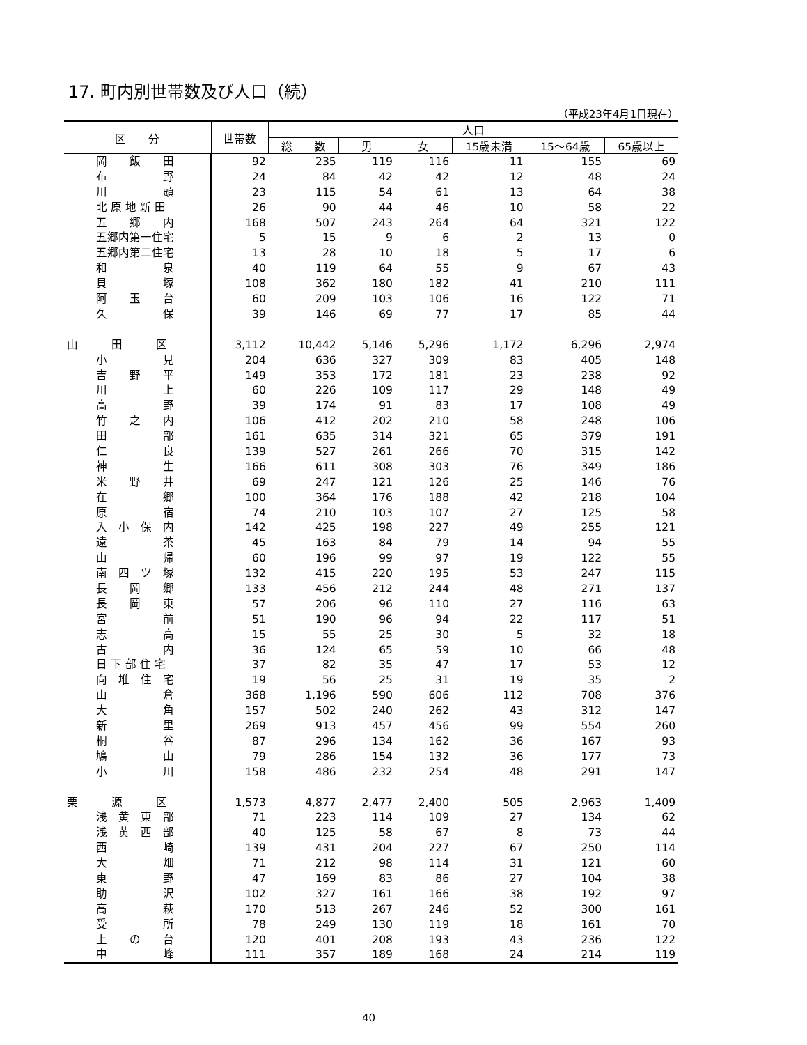17. 町内別世帯数及び人口（続）
（平成23年4月1日現在）
| 区 分 | 世帯数 | 人口 | | | | | |
| --- | --- | --- | --- | --- | --- | --- | --- |
| | | 総 数 | 男 | 女 | 15歳未満 | 15～64歳 | 65歳以上 |
| 岡 飯 田 | 92 | 235 | 119 | 116 | 11 | 155 | 69 |
| 布 野 | 24 | 84 | 42 | 42 | 12 | 48 | 24 |
| 川 頭 | 23 | 115 | 54 | 61 | 13 | 64 | 38 |
| 北 原 地 新 田 | 26 | 90 | 44 | 46 | 10 | 58 | 22 |
| 五 郷 内 | 168 | 507 | 243 | 264 | 64 | 321 | 122 |
| 五郷内第一住宅 | 5 | 15 | 9 | 6 | 2 | 13 | 0 |
| 五郷内第二住宅 | 13 | 28 | 10 | 18 | 5 | 17 | 6 |
| 和 泉 | 40 | 119 | 64 | 55 | 9 | 67 | 43 |
| 貝 塚 | 108 | 362 | 180 | 182 | 41 | 210 | 111 |
| 阿 玉 台 | 60 | 209 | 103 | 106 | 16 | 122 | 71 |
| 久 保 | 39 | 146 | 69 | 77 | 17 | 85 | 44 |
| 山 田 区 | 3,112 | 10,442 | 5,146 | 5,296 | 1,172 | 6,296 | 2,974 |
| 小 見 | 204 | 636 | 327 | 309 | 83 | 405 | 148 |
| 吉 野 平 | 149 | 353 | 172 | 181 | 23 | 238 | 92 |
| 川 上 | 60 | 226 | 109 | 117 | 29 | 148 | 49 |
| 高 野 | 39 | 174 | 91 | 83 | 17 | 108 | 49 |
| 竹 之 内 | 106 | 412 | 202 | 210 | 58 | 248 | 106 |
| 田 部 | 161 | 635 | 314 | 321 | 65 | 379 | 191 |
| 仁 良 | 139 | 527 | 261 | 266 | 70 | 315 | 142 |
| 神 生 | 166 | 611 | 308 | 303 | 76 | 349 | 186 |
| 米 野 井 | 69 | 247 | 121 | 126 | 25 | 146 | 76 |
| 在 郷 | 100 | 364 | 176 | 188 | 42 | 218 | 104 |
| 原 宿 | 74 | 210 | 103 | 107 | 27 | 125 | 58 |
| 入 小 保 内 | 142 | 425 | 198 | 227 | 49 | 255 | 121 |
| 遠 茶 | 45 | 163 | 84 | 79 | 14 | 94 | 55 |
| 山 帰 | 60 | 196 | 99 | 97 | 19 | 122 | 55 |
| 南 四 ツ 塚 | 132 | 415 | 220 | 195 | 53 | 247 | 115 |
| 長 岡 郷 | 133 | 456 | 212 | 244 | 48 | 271 | 137 |
| 長 岡 東 | 57 | 206 | 96 | 110 | 27 | 116 | 63 |
| 宮 前 | 51 | 190 | 96 | 94 | 22 | 117 | 51 |
| 志 高 | 15 | 55 | 25 | 30 | 5 | 32 | 18 |
| 古 内 | 36 | 124 | 65 | 59 | 10 | 66 | 48 |
| 日 下 部 住 宅 | 37 | 82 | 35 | 47 | 17 | 53 | 12 |
| 向 堆 住 宅 | 19 | 56 | 25 | 31 | 19 | 35 | 2 |
| 山 倉 | 368 | 1,196 | 590 | 606 | 112 | 708 | 376 |
| 大 角 | 157 | 502 | 240 | 262 | 43 | 312 | 147 |
| 新 里 | 269 | 913 | 457 | 456 | 99 | 554 | 260 |
| 桐 谷 | 87 | 296 | 134 | 162 | 36 | 167 | 93 |
| 鳩 山 | 79 | 286 | 154 | 132 | 36 | 177 | 73 |
| 小 川 | 158 | 486 | 232 | 254 | 48 | 291 | 147 |
| 栗 源 区 | 1,573 | 4,877 | 2,477 | 2,400 | 505 | 2,963 | 1,409 |
| 浅 黄 東 部 | 71 | 223 | 114 | 109 | 27 | 134 | 62 |
| 浅 黄 西 部 | 40 | 125 | 58 | 67 | 8 | 73 | 44 |
| 西 崎 | 139 | 431 | 204 | 227 | 67 | 250 | 114 |
| 大 畑 | 71 | 212 | 98 | 114 | 31 | 121 | 60 |
| 東 野 | 47 | 169 | 83 | 86 | 27 | 104 | 38 |
| 助 沢 | 102 | 327 | 161 | 166 | 38 | 192 | 97 |
| 高 萩 | 170 | 513 | 267 | 246 | 52 | 300 | 161 |
| 受 所 | 78 | 249 | 130 | 119 | 18 | 161 | 70 |
| 上 の 台 | 120 | 401 | 208 | 193 | 43 | 236 | 122 |
| 中 峰 | 111 | 357 | 189 | 168 | 24 | 214 | 119 |
40